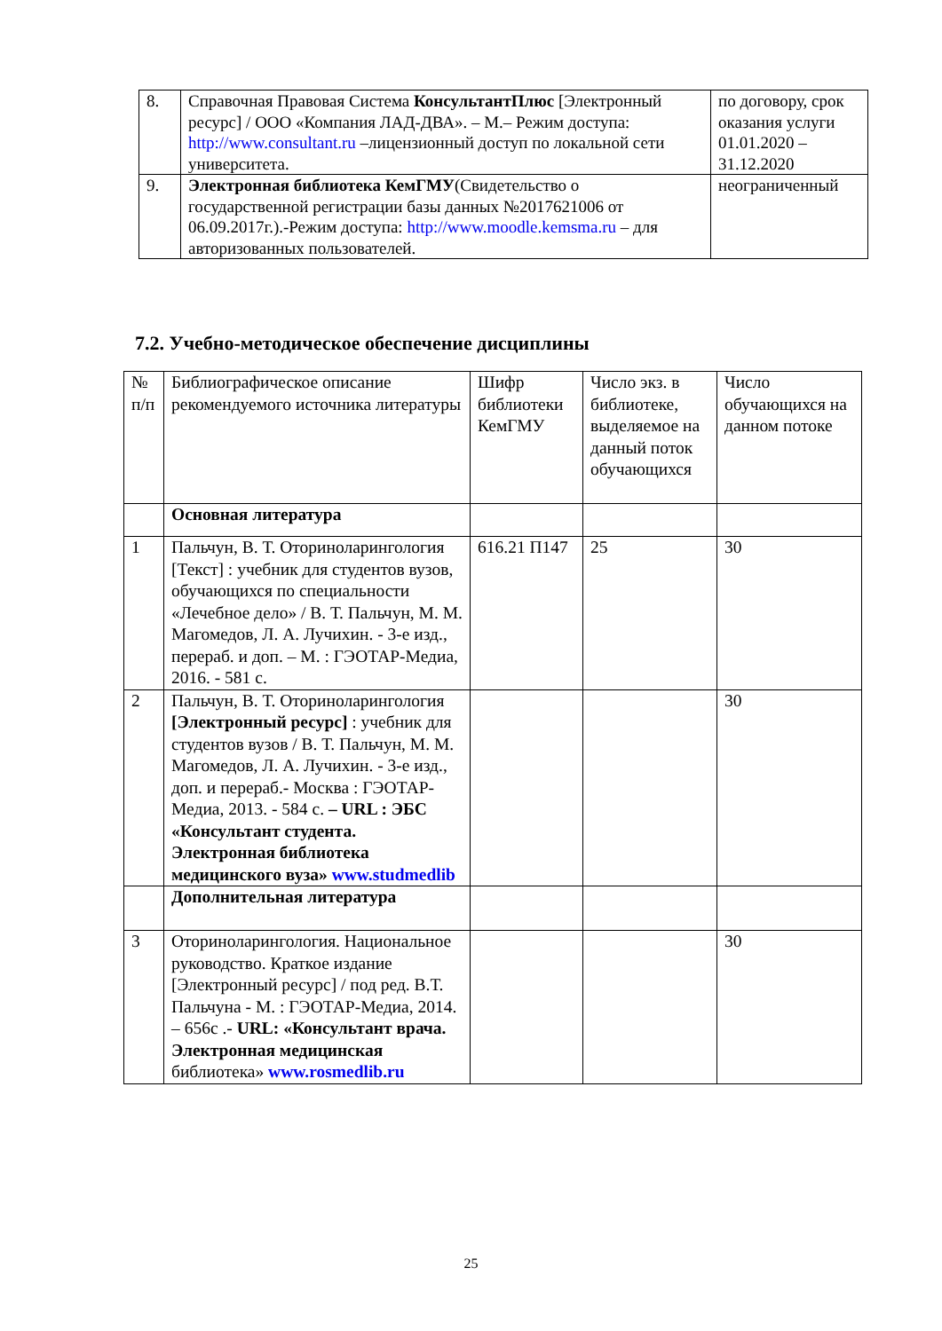| 8. | Справочная Правовая Система КонсультантПлюс [Электронный ресурс] / ООО «Компания ЛАД-ДВА». – М.– Режим доступа: http://www.consultant.ru –лицензионный доступ по локальной сети университета. | по договору, срок оказания услуги 01.01.2020 – 31.12.2020 |
| 9. | Электронная библиотека КемГМУ (Свидетельство о государственной регистрации базы данных №2017621006 от 06.09.2017г.).-Режим доступа: http://www.moodle.kemsma.ru – для авторизованных пользователей. | неограниченный |
7.2. Учебно-методическое обеспечение дисциплины
| № п/п | Библиографическое описание рекомендуемого источника литературы | Шифр библиотеки КемГМУ | Число экз. в библиотеке, выделяемое на данный поток обучающихся | Число обучающихся на данном потоке |
| | Основная литература | | | |
| 1 | Пальчун, В. Т. Оториноларингология [Текст] : учебник для студентов вузов, обучающихся по специальности «Лечебное дело» / В. Т. Пальчун, М. М. Магомедов, Л. А. Лучихин. - 3-е изд., перераб. и доп. – М. : ГЭОТАР-Медиа, 2016. - 581 с. | 616.21 П147 | 25 | 30 |
| 2 | Пальчун, В. Т. Оториноларингология [Электронный ресурс] : учебник для студентов вузов / В. Т. Пальчун, М. М. Магомедов, Л. А. Лучихин. - 3-е изд., доп. и перераб.- Москва : ГЭОТАР-Медиа, 2013. - 584 с. – URL : ЭБС «Консультант студента. Электронная библиотека медицинского вуза» www.studmedlib | | | 30 |
| | Дополнительная литература | | | |
| 3 | Оториноларингология. Национальное руководство. Краткое издание [Электронный ресурс] / под ред. В.Т. Пальчуна - М. : ГЭОТАР-Медиа, 2014. – 656с .- URL: «Консультант врача. Электронная медицинская библиотека» www.rosmedlib.ru | | | 30 |
25